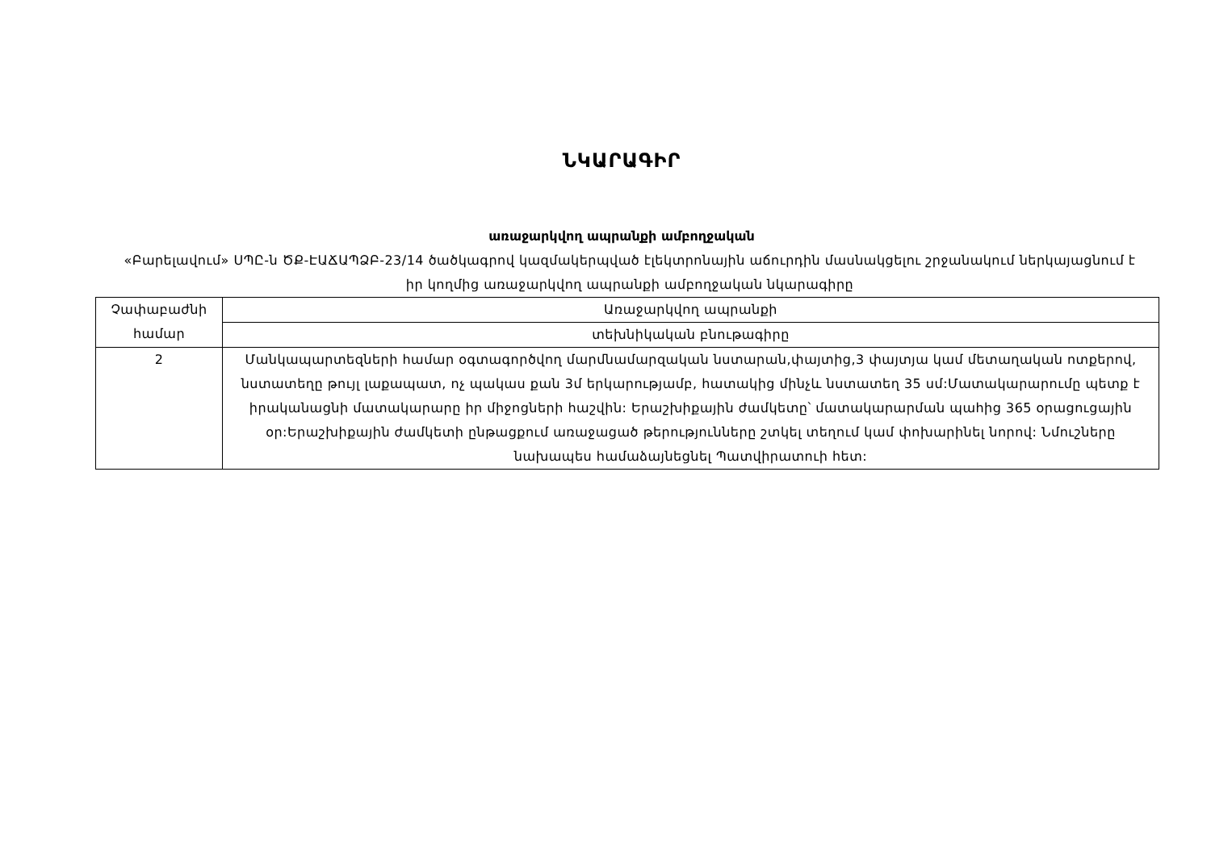ՆԿԱՐԱԳԻՐ
առաջարկվող ապրանքի ամբողջական
«Բարելավում» ՍՊԸ-ն ԾՔ-ԷԱՃԱՊՁԲ-23/14 ծածկագրով կազմակերպված էլեկտրոնային աճուրդին մասնակցելու շրջանակում ներկայացնում է իր կողմից առաջարկվող ապրանքի ամբողջական նկարագիրը
| Չափաբաժնի համար | Առաջարկվող ապրանքի |
| | տեխնիկական բնութագիրը |
| 2 | Մանկապարտեզների համար օգտագործվող մարմնամարզական նստարան,փայտից,3 փայտյա կամ մետաղական ոտքերով, նստատեղը թույլ լաքապատ, ոչ պակաս քան 3մ երկարությամբ, հատակից մինչև նստատեղ 35 սմ:Մատակարարումը պետք է իրականացնի մատակարարը իր միջոցների հաշվին: Երաշխիքային ժամկետը՝ մատակարարման պահից 365 օրացուցային օր:Երաշխիքային ժամկետի ընթացքում առաջացած թերությունները շտկել տեղում կամ փոխարինել նորով: Նմուշները նախապես համաձայնեցնել Պատվիրատուի հետ: |